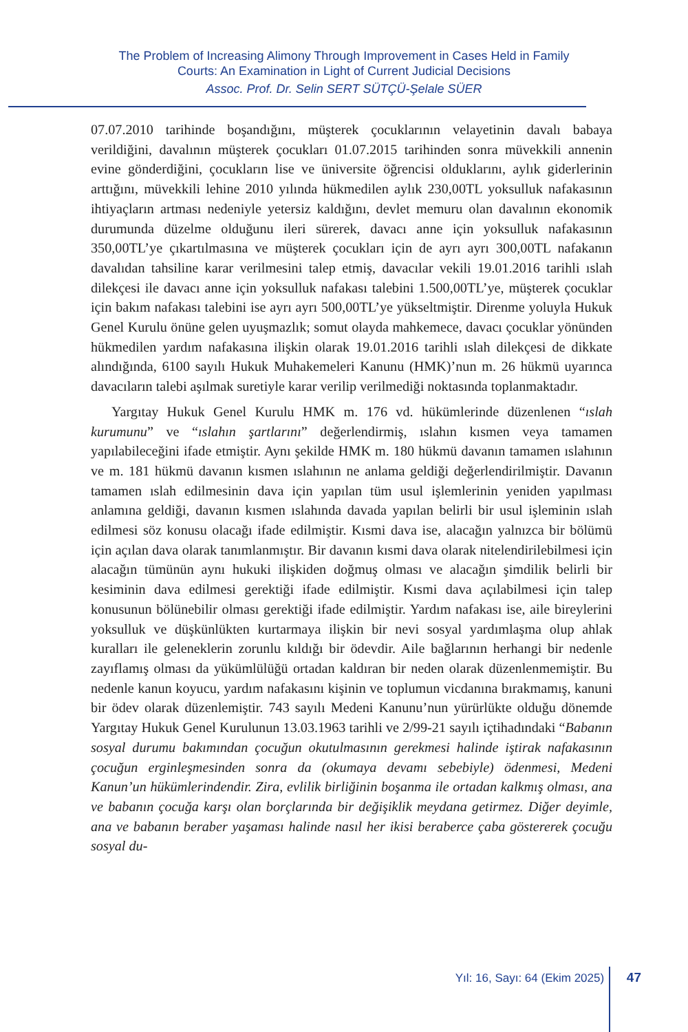The Problem of Increasing Alimony Through Improvement in Cases Held in Family
Courts: An Examination in Light of Current Judicial Decisions
Assoc. Prof. Dr. Selin SERT SÜTÇÜ-Şelale SÜER
07.07.2010 tarihinde boşandığını, müşterek çocuklarının velayetinin davalı babaya verildiğini, davalının müşterek çocukları 01.07.2015 tarihinden sonra müvekkili annenin evine gönderdiğini, çocukların lise ve üniversite öğrencisi olduklarını, aylık giderlerinin arttığını, müvekkili lehine 2010 yılında hükmedilen aylık 230,00TL yoksulluk nafakasının ihtiyaçların artması nedeniyle yetersiz kaldığını, devlet memuru olan davalının ekonomik durumunda düzelme olduğunu ileri sürerek, davacı anne için yoksulluk nafakasının 350,00TL’ye çıkartılmasına ve müşterek çocukları için de ayrı ayrı 300,00TL nafakanın davalıdan tahsiline karar verilmesini talep etmiş, davacılar vekili 19.01.2016 tarihli ıslah dilekçesi ile davacı anne için yoksulluk nafakası talebini 1.500,00TL’ye, müşterek çocuklar için bakım nafakası talebini ise ayrı ayrı 500,00TL’ye yükseltmiştir. Direnme yoluyla Hukuk Genel Kurulu önüne gelen uyuşmazlık; somut olayda mahkemece, davacı çocuklar yönünden hükmedilen yardım nafakasına ilişkin olarak 19.01.2016 tarihli ıslah dilekçesi de dikkate alındığında, 6100 sayılı Hukuk Muhakemeleri Kanunu (HMK)’nun m. 26 hükmü uyarınca davacıların talebi aşılmak suretiyle karar verilip verilmediği noktasında toplanmaktadır.
Yargıtay Hukuk Genel Kurulu HMK m. 176 vd. hükümlerinde düzenlenen “ıslah kurumunu” ve “ıslahın şartlarını” değerlendirmiş, ıslahın kısmen veya tamamen yapılabileceğini ifade etmiştir. Aynı şekilde HMK m. 180 hükmü davanın tamamen ıslahının ve m. 181 hükmü davanın kısmen ıslahının ne anlama geldiği değerlendirilmiştir. Davanın tamamen ıslah edilmesinin dava için yapılan tüm usul işlemlerinin yeniden yapılması anlamına geldiği, davanın kısmen ıslahında davada yapılan belirli bir usul işleminin ıslah edilmesi söz konusu olacağı ifade edilmiştir. Kısmi dava ise, alacağın yalnızca bir bölümü için açılan dava olarak tanımlanmıştır. Bir davanın kısmi dava olarak nitelendirilebilmesi için alacağın tümünün aynı hukuki ilişkiden doğmuş olması ve alacağın şimdilik belirli bir kesiminin dava edilmesi gerektiği ifade edilmiştir. Kısmi dava açılabilmesi için talep konusunun bölünebilir olması gerektiği ifade edilmiştir. Yardım nafakası ise, aile bireylerini yoksulluk ve düşkünlükten kurtarmaya ilişkin bir nevi sosyal yardımlaşma olup ahlak kuralları ile geleneklerin zorunlu kıldığı bir ödevdir. Aile bağlarının herhangi bir nedenle zayıflamış olması da yükümlülüğü ortadan kaldıran bir neden olarak düzenlenmemiştir. Bu nedenle kanun koyucu, yardım nafakasını kişinin ve toplumun vicdanına bırakmamış, kanuni bir ödev olarak düzenlemiştir. 743 sayılı Medeni Kanunu’nun yürürlükte olduğu dönemde Yargıtay Hukuk Genel Kurulunun 13.03.1963 tarihli ve 2/99-21 sayılı içtihadındaki “Babanın sosyal durumu bakımından çocuğun okutulmasının gerekmesi halinde iştirak nafakasının çocuğun erginleşmesinden sonra da (okumaya devamı sebebiyle) ödenmesi, Medeni Kanun’un hükümlerindendir. Zira, evlilik birliğinin boşanma ile ortadan kalkmış olması, ana ve babanın çocuğa karşı olan borçlarında bir değişiklik meydana getirmez. Diğer deyimle, ana ve babanın beraber yaşaması halinde nasıl her ikisi beraberce çaba göstererek çocuğu sosyal du-
Yıl: 16, Sayı: 64 (Ekim 2025) 47